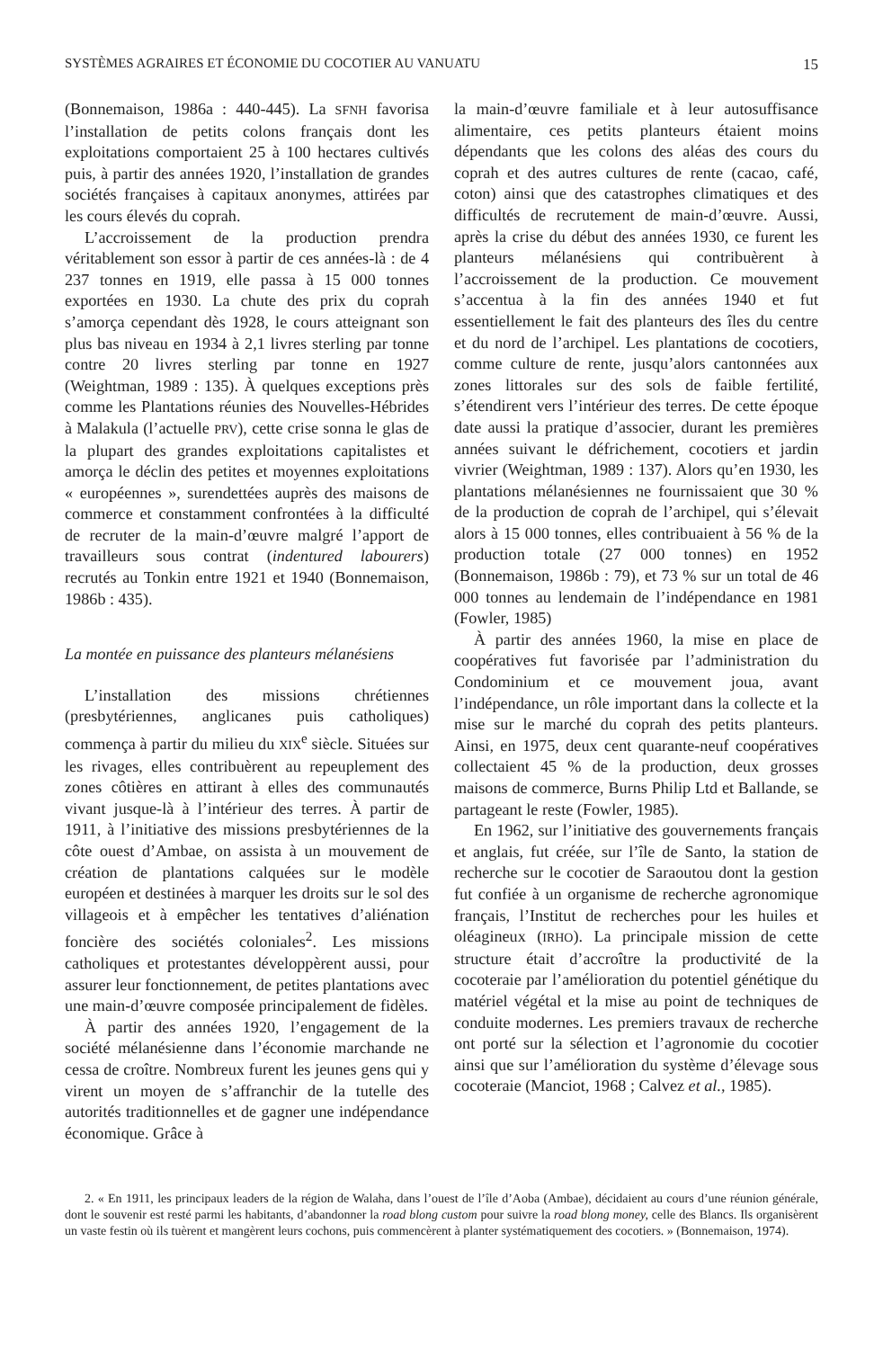SYSTÈMES AGRAIRES ET ÉCONOMIE DU COCOTIER AU VANUATU 15
(Bonnemaison, 1986a : 440-445). La SFNH favorisa l’installation de petits colons français dont les exploitations comportaient 25 à 100 hectares cultivés puis, à partir des années 1920, l’installation de grandes sociétés françaises à capitaux anonymes, attirées par les cours élevés du coprah.
L’accroissement de la production prendra véritablement son essor à partir de ces années-là : de 4 237 tonnes en 1919, elle passa à 15 000 tonnes exportées en 1930. La chute des prix du coprah s’amorça cependant dès 1928, le cours atteignant son plus bas niveau en 1934 à 2,1 livres sterling par tonne contre 20 livres sterling par tonne en 1927 (Weightman, 1989 : 135). À quelques exceptions près comme les Plantations réunies des Nouvelles-Hébrides à Malakula (l’actuelle PRV), cette crise sonna le glas de la plupart des grandes exploitations capitalistes et amorça le déclin des petites et moyennes exploitations « européennes », surendettées auprès des maisons de commerce et constamment confrontées à la difficulté de recruter de la main-d’œuvre malgré l’apport de travailleurs sous contrat (indentured labourers) recrutés au Tonkin entre 1921 et 1940 (Bonnemaison, 1986b : 435).
La montée en puissance des planteurs mélanésiens
L’installation des missions chrétiennes (presbytériennes, anglicanes puis catholiques) commença à partir du milieu du XIX<sup>e</sup> siècle. Situées sur les rivages, elles contribuèrent au repeuplement des zones côtières en attirant à elles des communautés vivant jusque-là à l’intérieur des terres. À partir de 1911, à l’initiative des missions presbytériennes de la côte ouest d’Ambae, on assista à un mouvement de création de plantations calquées sur le modèle européen et destinées à marquer les droits sur le sol des villageois et à empêcher les tentatives d’aliénation foncière des sociétés coloniales<sup>2</sup>. Les missions catholiques et protestantes développèrent aussi, pour assurer leur fonctionnement, de petites plantations avec une main-d’œuvre composée principalement de fidèles.
À partir des années 1920, l’engagement de la société mélanésienne dans l’économie marchande ne cessa de croître. Nombreux furent les jeunes gens qui y virent un moyen de s’affranchir de la tutelle des autorités traditionnelles et de gagner une indépendance économique. Grâce à
la main-d’œuvre familiale et à leur autosuffisance alimentaire, ces petits planteurs étaient moins dépendants que les colons des aléas des cours du coprah et des autres cultures de rente (cacao, café, coton) ainsi que des catastrophes climatiques et des difficultés de recrutement de main-d’œuvre. Aussi, après la crise du début des années 1930, ce furent les planteurs mélanésiens qui contribuèrent à l’accroissement de la production. Ce mouvement s’accentua à la fin des années 1940 et fut essentiellement le fait des planteurs des îles du centre et du nord de l’archipel. Les plantations de cocotiers, comme culture de rente, jusqu’alors cantonnées aux zones littorales sur des sols de faible fertilité, s’étendirent vers l’intérieur des terres. De cette époque date aussi la pratique d’associer, durant les premières années suivant le défrichement, cocotiers et jardin vivrier (Weightman, 1989 : 137). Alors qu’en 1930, les plantations mélanésiennes ne fournissaient que 30 % de la production de coprah de l’archipel, qui s’élevait alors à 15 000 tonnes, elles contribuaient à 56 % de la production totale (27 000 tonnes) en 1952 (Bonnemaison, 1986b : 79), et 73 % sur un total de 46 000 tonnes au lendemain de l’indépendance en 1981 (Fowler, 1985)
À partir des années 1960, la mise en place de coopératives fut favorisée par l’administration du Condominium et ce mouvement joua, avant l’indépendance, un rôle important dans la collecte et la mise sur le marché du coprah des petits planteurs. Ainsi, en 1975, deux cent quarante-neuf coopératives collectaient 45 % de la production, deux grosses maisons de commerce, Burns Philip Ltd et Ballande, se partageant le reste (Fowler, 1985).
En 1962, sur l’initiative des gouvernements français et anglais, fut créée, sur l’île de Santo, la station de recherche sur le cocotier de Saraoutou dont la gestion fut confiée à un organisme de recherche agronomique français, l’Institut de recherches pour les huiles et oléagineux (IRHO). La principale mission de cette structure était d’accroître la productivité de la cocoteraie par l’amélioration du potentiel génétique du matériel végétal et la mise au point de techniques de conduite modernes. Les premiers travaux de recherche ont porté sur la sélection et l’agronomie du cocotier ainsi que sur l’amélioration du système d’élevage sous cocoteraie (Manciot, 1968 ; Calvez et al., 1985).
2. « En 1911, les principaux leaders de la région de Walaha, dans l’ouest de l’île d’Aoba (Ambae), décidaient au cours d’une réunion générale, dont le souvenir est resté parmi les habitants, d’abandonner la road blong custom pour suivre la road blong money, celle des Blancs. Ils organisèrent un vaste festin où ils tuèrent et mangèrent leurs cochons, puis commencèrent à planter systématiquement des cocotiers. » (Bonnemaison, 1974).